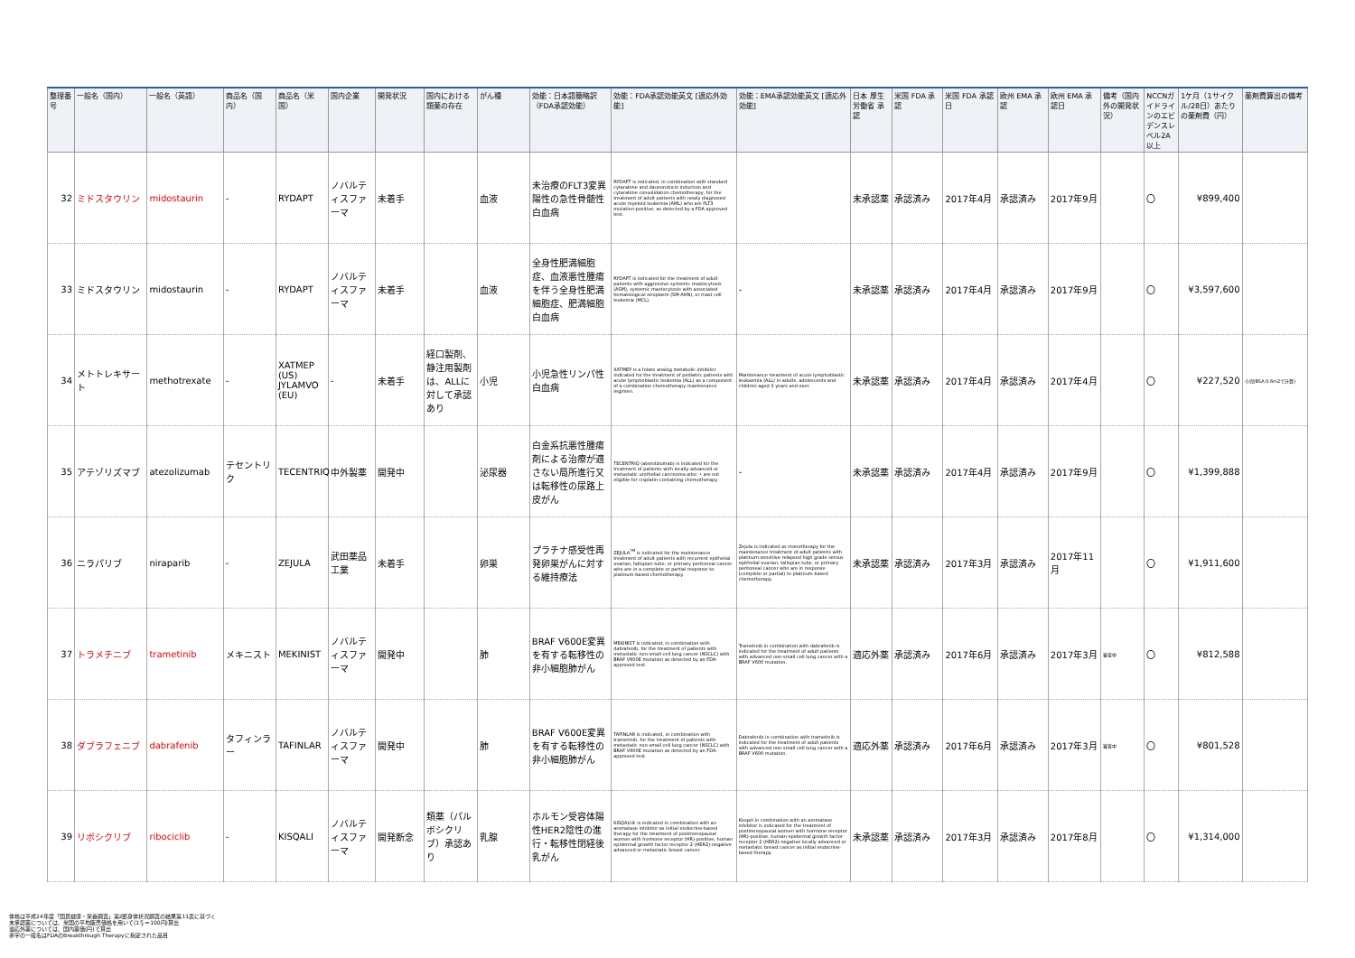| 整理番号 | 一般名（国内） | 一般名（英語） | 商品名（国内） | 商品名（米国） | 国内企業 | 開発状況 | 国内における類薬の存在 | がん種 | 効能：日本語簡略訳（FDA承認効能） | 効能：FDA承認効能英文 [適応外効能] | 効能：EMA承認効能英文 [適応外効能] | 日本 厚生労働省 承認 | 米国 FDA 承認 | 米国 FDA 承認日 | 欧州 EMA 承認 | 欧州 EMA 承認日 | 備考（国内外の開発状況） | NCCNガイドラインのエビデンスレベル2A以上 | 1ケ月（1サイクル/28日）あたりの薬剤費（円） | 薬剤費算出の備考 |
| --- | --- | --- | --- | --- | --- | --- | --- | --- | --- | --- | --- | --- | --- | --- | --- | --- | --- | --- | --- | --- |
| 32 | ミドスタウリン | midostaurin | - | RYDAPT | ノバルティスファーマ | 未着手 | | 血液 | 未治療のFLT3変異陽性の急性骨髄性白血病 | RYDAPT is indicated, in combination with standard cytarabine and daunorubicin induction and cytarabine consolidation chemotherapy, for the treatment of adult patients with newly diagnosed acute myeloid leukemia (AML) who are FLT3 mutation-positive, as detected by a FDA approved test. | | 未承認薬 | 承認済み | 2017年4月 | 承認済み | 2017年9月 | | 〇 | ¥899,400 | |
| 33 | ミドスタウリン | midostaurin | - | RYDAPT | ノバルティスファーマ | 未着手 | | 血液 | 全身性肥満細胞症、血液悪性腫瘍を伴う全身性肥満細胞症、肥満細胞白血病 | RYDAPT is indicated for the treatment of adult patients with aggressive systemic mastocytosis (ASM), systemic mastocytosis with associated hematological neoplasm (SM-AHN), or mast cell leukemia (MCL). | - | 未承認薬 | 承認済み | 2017年4月 | 承認済み | 2017年9月 | | 〇 | ¥3,597,600 | |
| 34 | メトトレキサート | methotrexate | - | XATMEP (US) JYLAMVO (EU) | - | 未着手 | 経口製剤、静注用製剤は、ALLに対して承認あり | 小児 | 小児急性リンパ性白血病 | XATMEP is a folate analog metabolic inhibitor indicated for the treatment of pediatric patients with acute lymphoblastic leukemia (ALL) as a component of a combination chemotherapy maintenance regimen. | Maintenance treatment of acute lymphoblastic leukaemia (ALL) in adults, adolescents and children aged 3 years and over. | 未承認薬 | 承認済み | 2017年4月 | 承認済み | 2017年4月 | | 〇 | ¥227,520 | 小児(BSA:0.6m2で計算) |
| 35 | アテゾリズマブ | atezolizumab | テセントリク | TECENTRIQ | 中外製薬 | 開発中 | | 泌尿器 | 白金系抗悪性腫瘍剤による治療が適さない局所進行又は転移性の尿路上皮がん | TECENTRIQ (atezolizumab) is indicated for the treatment of patients with locally advanced or metastatic urothelial carcinoma who: • are not eligible for cisplatin-containing chemotherapy | - | 未承認薬 | 承認済み | 2017年4月 | 承認済み | 2017年9月 | | 〇 | ¥1,399,888 | |
| 36 | ニラパリブ | niraparib | - | ZEJULA | 武田薬品工業 | 未着手 | | 卵巣 | プラチナ感受性再発卵巣がんに対する維持療法 | ZEJULA<sup>TM</sup> is indicated for the maintenance treatment of adult patients with recurrent epithelial ovarian, fallopian tube, or primary peritoneal cancer who are in a complete or partial response to platinum-based chemotherapy. | Zejula is indicated as monotherapy for the maintenance treatment of adult patients with platinum-sensitive relapsed high grade serous epithelial ovarian, fallopian tube, or primary peritoneal cancer who are in response (complete or partial) to platinum-based chemotherapy. | 未承認薬 | 承認済み | 2017年3月 | 承認済み | 2017年11月 | | 〇 | ¥1,911,600 | |
| 37 | トラメチニブ | trametinib | メキニスト | MEKINIST | ノバルティスファーマ | 開発中 | | 肺 | BRAF V600E変異を有する転移性の非小細胞肺がん | MEKINIST is indicated, in combination with dabrafenib, for the treatment of patients with metastatic non-small cell lung cancer (NSCLC) with BRAF V600E mutation as detected by an FDA-approved test. | Trametinib in combination with dabrafenib is indicated for the treatment of adult patients with advanced non-small cell lung cancer with a BRAF V600 mutation. | 適応外薬 | 承認済み | 2017年6月 | 承認済み | 2017年3月 | 審査中 | 〇 | ¥812,588 | |
| 38 | ダブラフェニブ | dabrafenib | タフィンラー | TAFINLAR | ノバルティスファーマ | 開発中 | | 肺 | BRAF V600E変異を有する転移性の非小細胞肺がん | TAFINLAR is indicated, in combination with trametinib, for the treatment of patients with metastatic non-small cell lung cancer (NSCLC) with BRAF V600E mutation as detected by an FDA-approved test. | Dabrafenib in combination with trametinib is indicated for the treatment of adult patients with advanced non-small cell lung cancer with a BRAF V600 mutation. | 適応外薬 | 承認済み | 2017年6月 | 承認済み | 2017年3月 | 審査中 | 〇 | ¥801,528 | |
| 39 | リボシクリブ | ribociclib | - | KISQALI | ノバルティスファーマ | 開発断念 | 類薬（パルボシクリブ）承認あり | 乳腺 | ホルモン受容体陽性HER2陰性の進行・転移性閉経後乳がん | KISQALI® is indicated in combination with an aromatase inhibitor as initial endocrine-based therapy for the treatment of postmenopausal women with hormone receptor (HR)-positive, human epidermal growth factor receptor 2 (HER2)-negative advanced or metastatic breast cancer. | Kisqali in combination with an aromatase inhibitor is indicated for the treatment of postmenopausal women with hormone receptor (HR)-positive, human epidermal growth factor receptor 2 (HER2)-negative locally advanced or metastatic breast cancer as initial endocrine-based therapy. | 未承認薬 | 承認済み | 2017年3月 | 承認済み | 2017年8月 | | 〇 | ¥1,314,000 | |
体格は平成24年度「国民健康・栄養調査」第2部身体状況調査の結果第11表に基づく
未承認薬については、米国の平均販売価格を用いて(1＄＝100円)算出
適応外薬については、国内薬価(円)で算出
赤字の一般名はFDAのBreakthrough Therapyに指定された品目